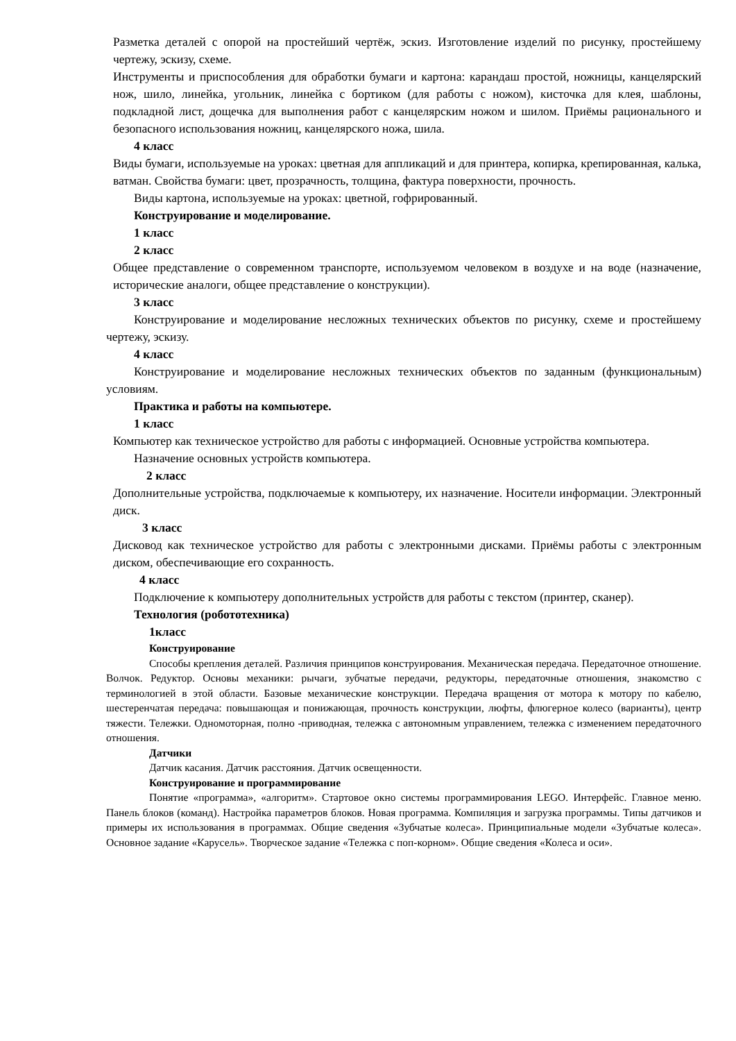Разметка деталей с опорой на простейший чертёж, эскиз. Изготовление изделий по рисунку, простейшему чертежу, эскизу, схеме.
Инструменты и приспособления для обработки бумаги и картона: карандаш простой, ножницы, канцелярский нож, шило, линейка, угольник, линейка с бортиком (для работы с ножом), кисточка для клея, шаблоны, подкладной лист, дощечка для выполнения работ с канцелярским ножом и шилом. Приёмы рационального и безопасного использования ножниц, канцелярского ножа, шила.
4 класс
Виды бумаги, используемые на уроках: цветная для аппликаций и для принтера, копирка, крепированная, калька, ватман. Свойства бумаги: цвет, прозрачность, толщина, фактура поверхности, прочность.
Виды картона, используемые на уроках: цветной, гофрированный.
Конструирование и моделирование.
1 класс
2 класс
Общее представление о современном транспорте, используемом человеком в воздухе и на воде (назначение, исторические аналоги, общее представление о конструкции).
3 класс
Конструирование и моделирование несложных технических объектов по рисунку, схеме и простейшему чертежу, эскизу.
4 класс
Конструирование и моделирование несложных технических объектов по заданным (функциональным) условиям.
Практика и работы на компьютере.
1 класс
Компьютер как техническое устройство для работы с информацией. Основные устройства компьютера.
Назначение основных устройств компьютера.
2 класс
Дополнительные устройства, подключаемые к компьютеру, их назначение. Носители информации. Электронный диск.
3 класс
Дисковод как техническое устройство для работы с электронными дисками. Приёмы работы с электронным диском, обеспечивающие его сохранность.
4 класс
Подключение к компьютеру дополнительных устройств для работы с текстом (принтер, сканер).
Технология (робототехника)
1класс
Конструирование
Способы крепления деталей. Различия принципов конструирования. Механическая передача. Передаточное отношение. Волчок. Редуктор. Основы механики: рычаги, зубчатые передачи, редукторы, передаточные отношения, знакомство с терминологией в этой области. Базовые механические конструкции. Передача вращения от мотора к мотору по кабелю, шестеренчатая передача: повышающая и понижающая, прочность конструкции, люфты, флюгерное колесо (варианты), центр тяжести. Тележки. Одномоторная, полно -приводная, тележка с автономным управлением, тележка с изменением передаточного отношения.
Датчики
Датчик касания. Датчик расстояния. Датчик освещенности.
Конструирование и программирование
Понятие «программа», «алгоритм». Стартовое окно системы программирования LEGO. Интерфейс. Главное меню. Панель блоков (команд). Настройка параметров блоков. Новая программа. Компиляция и загрузка программы. Типы датчиков и примеры их использования в программах. Общие сведения «Зубчатые колеса». Принципиальные модели «Зубчатые колеса». Основное задание «Карусель». Творческое задание «Тележка с поп-корном». Общие сведения «Колеса и оси».